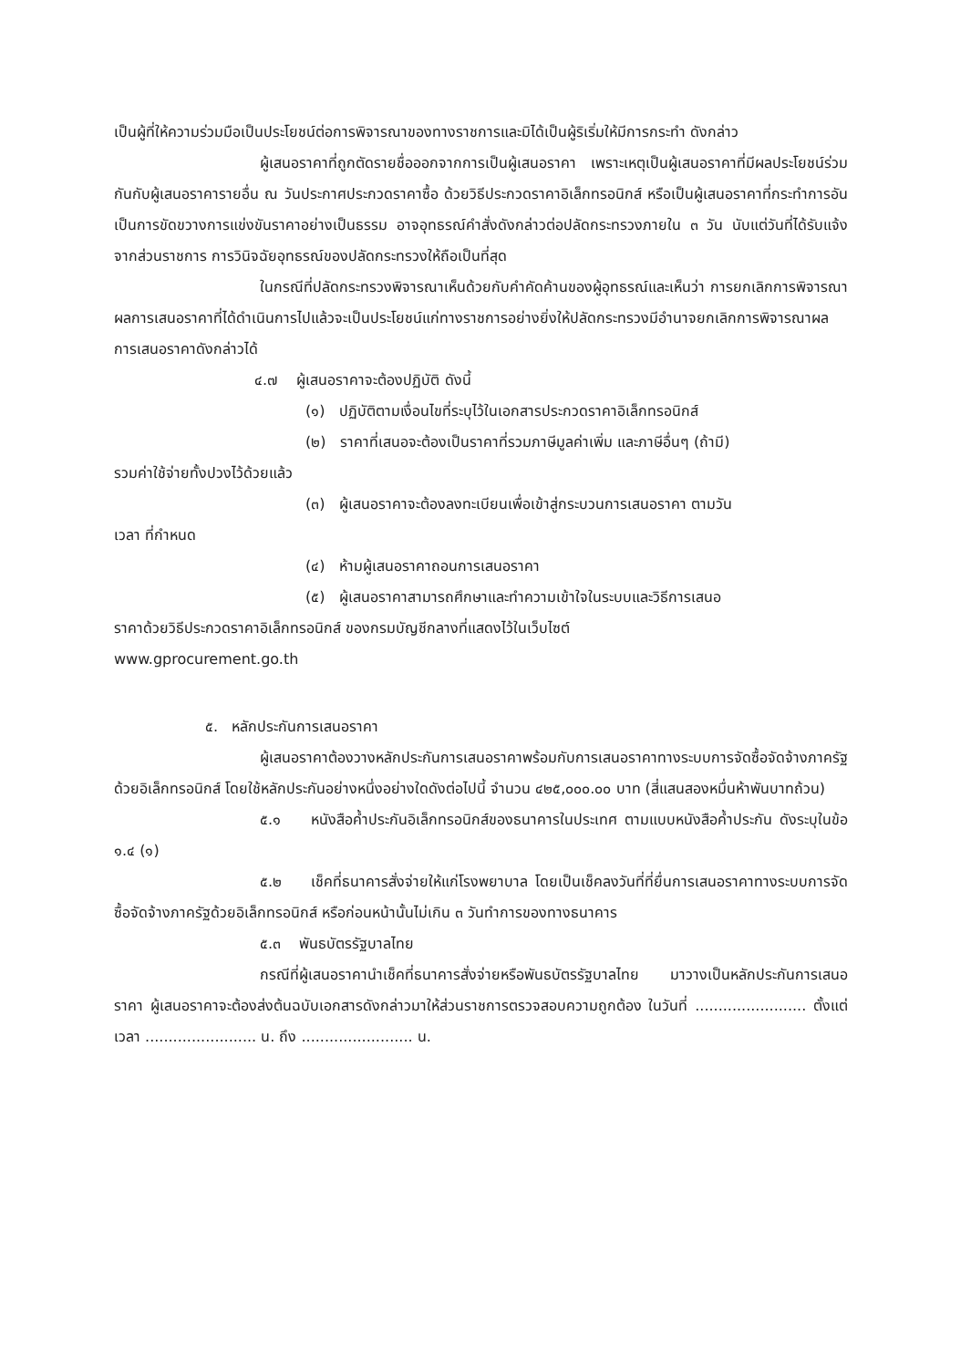เป็นผู้ที่ให้ความร่วมมือเป็นประโยชน์ต่อการพิจารณาของทางราชการและมิได้เป็นผู้ริเริ่มให้มีการกระทำ ดังกล่าว
ผู้เสนอราคาที่ถูกตัดรายชื่อออกจากการเป็นผู้เสนอราคา เพราะเหตุเป็นผู้เสนอราคาที่มีผลประโยชน์ร่วมกันกับผู้เสนอราคารายอื่น ณ วันประกาศประกวดราคาซื้อ ด้วยวิธีประกวดราคาอิเล็กทรอนิกส์ หรือเป็นผู้เสนอราคาที่กระทำการอันเป็นการขัดขวางการแข่งขันราคาอย่างเป็นธรรม อาจอุทธรณ์คำสั่งดังกล่าวต่อปลัดกระทรวงภายใน ๓ วัน นับแต่วันที่ได้รับแจ้งจากส่วนราชการ การวินิจฉัยอุทธรณ์ของปลัดกระทรวงให้ถือเป็นที่สุด
ในกรณีที่ปลัดกระทรวงพิจารณาเห็นด้วยกับคำคัดค้านของผู้อุทธรณ์และเห็นว่า การยกเลิกการพิจารณาผลการเสนอราคาที่ได้ดำเนินการไปแล้วจะเป็นประโยชน์แก่ทางราชการอย่างยิ่งให้ปลัดกระทรวงมีอำนาจยกเลิกการพิจารณาผลการเสนอราคาดังกล่าวได้
๔.๗ ผู้เสนอราคาจะต้องปฏิบัติ ดังนี้
(๑) ปฏิบัติตามเงื่อนไขที่ระบุไว้ในเอกสารประกวดราคาอิเล็กทรอนิกส์
(๒) ราคาที่เสนอจะต้องเป็นราคาที่รวมภาษีมูลค่าเพิ่ม และภาษีอื่นๆ (ถ้ามี)
รวมค่าใช้จ่ายทั้งปวงไว้ด้วยแล้ว
(๓) ผู้เสนอราคาจะต้องลงทะเบียนเพื่อเข้าสู่กระบวนการเสนอราคา ตามวัน
เวลา ที่กำหนด
(๔) ห้ามผู้เสนอราคาถอนการเสนอราคา
(๕) ผู้เสนอราคาสามารถศึกษาและทำความเข้าใจในระบบและวิธีการเสนอ
ราคาด้วยวิธีประกวดราคาอิเล็กทรอนิกส์ ของกรมบัญชีกลางที่แสดงไว้ในเว็บไซต์
www.gprocurement.go.th
๕. หลักประกันการเสนอราคา
ผู้เสนอราคาต้องวางหลักประกันการเสนอราคาพร้อมกับการเสนอราคาทางระบบการจัดซื้อจัดจ้างภาครัฐด้วยอิเล็กทรอนิกส์ โดยใช้หลักประกันอย่างหนึ่งอย่างใดดังต่อไปนี้ จำนวน ๔๒๕,๐๐๐.๐๐ บาท (สี่แสนสองหมื่นห้าพันบาทถ้วน)
๕.๑ หนังสือค้ำประกันอิเล็กทรอนิกส์ของธนาคารในประเทศ ตามแบบหนังสือค้ำประกัน ดังระบุในข้อ ๑.๔ (๑)
๕.๒ เช็คที่ธนาคารสั่งจ่ายให้แก่โรงพยาบาล โดยเป็นเช็คลงวันที่ที่ยื่นการเสนอราคาทางระบบการจัดซื้อจัดจ้างภาครัฐด้วยอิเล็กทรอนิกส์ หรือก่อนหน้านั้นไม่เกิน ๓ วันทำการของทางธนาคาร
๕.๓ พันธบัตรรัฐบาลไทย
กรณีที่ผู้เสนอราคานำเช็คที่ธนาคารสั่งจ่ายหรือพันธบัตรรัฐบาลไทย มาวางเป็นหลักประกันการเสนอราคา ผู้เสนอราคาจะต้องส่งต้นฉบับเอกสารดังกล่าวมาให้ส่วนราชการตรวจสอบความถูกต้อง ในวันที่ ........................ ตั้งแต่เวลา ........................ น. ถึง ........................ น.